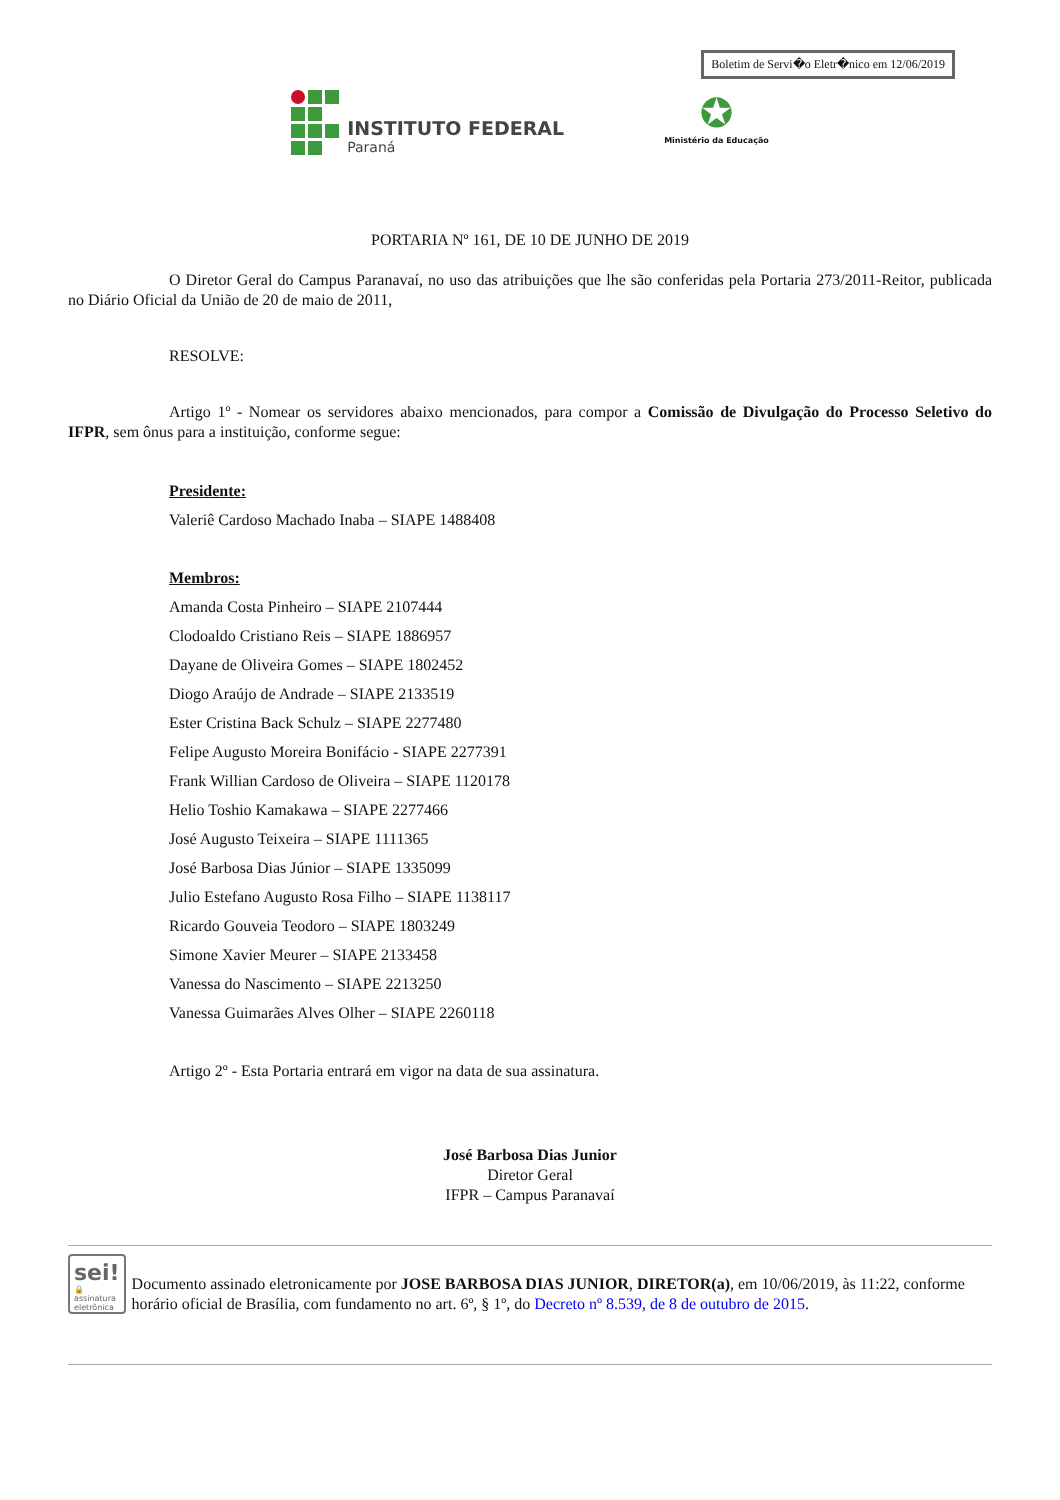Boletim de Servi�o Eletr�nico em 12/06/2019
INSTITUTO FEDERAL
Paraná
✪
Ministério da Educação
PORTARIA Nº 161, DE 10 DE JUNHO DE 2019
O Diretor Geral do Campus Paranavaí, no uso das atribuições que lhe são conferidas pela Portaria 273/2011-Reitor, publicada no Diário Oficial da União de 20 de maio de 2011,
RESOLVE:
Artigo 1º - Nomear os servidores abaixo mencionados, para compor a Comissão de Divulgação do Processo Seletivo do IFPR, sem ônus para a instituição, conforme segue:
Presidente:
Valeriê Cardoso Machado Inaba – SIAPE 1488408
Membros:
Amanda Costa Pinheiro – SIAPE 2107444
Clodoaldo Cristiano Reis – SIAPE 1886957
Dayane de Oliveira Gomes – SIAPE 1802452
Diogo Araújo de Andrade – SIAPE 2133519
Ester Cristina Back Schulz – SIAPE 2277480
Felipe Augusto Moreira Bonifácio - SIAPE 2277391
Frank Willian Cardoso de Oliveira – SIAPE 1120178
Helio Toshio Kamakawa – SIAPE 2277466
José Augusto Teixeira – SIAPE 1111365
José Barbosa Dias Júnior – SIAPE 1335099
Julio Estefano Augusto Rosa Filho – SIAPE 1138117
Ricardo Gouveia Teodoro – SIAPE 1803249
Simone Xavier Meurer – SIAPE 2133458
Vanessa do Nascimento – SIAPE 2213250
Vanessa Guimarães Alves Olher – SIAPE 2260118
Artigo 2º - Esta Portaria entrará em vigor na data de sua assinatura.
José Barbosa Dias Junior
Diretor Geral
IFPR – Campus Paranavaí
sei! 🔒
assinatura
eletrônica
Documento assinado eletronicamente por JOSE BARBOSA DIAS JUNIOR, DIRETOR(a), em 10/06/2019, às 11:22, conforme horário oficial de Brasília, com fundamento no art. 6º, § 1º, do Decreto nº 8.539, de 8 de outubro de 2015.